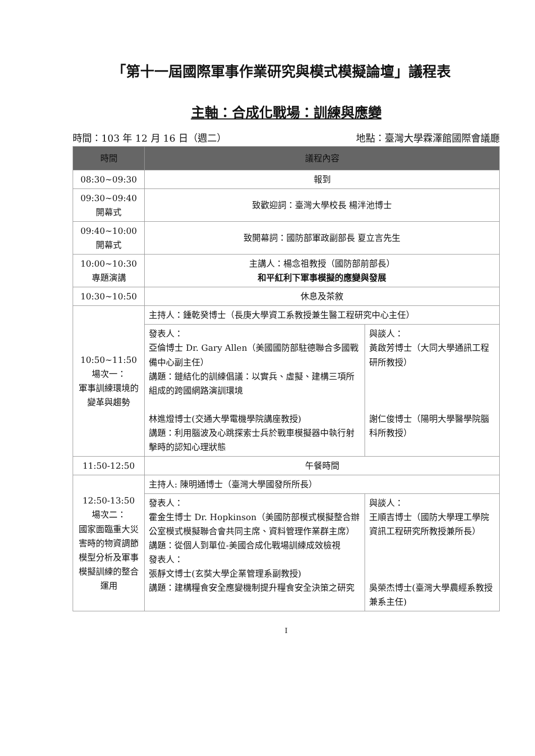「第十一屆國際軍事作業研究與模式模擬論壇」議程表
主軸：合成化戰場：訓練與應變
時間：103 年 12 月 16 日（週二） 地點：臺灣大學霖澤館國際會議廳
| 時間 | 議程內容 | |
| --- | --- | --- |
| 08:30~09:30 | 報到 | |
| 09:30~09:40 開幕式 | 致歡迎詞：臺灣大學校長 楊泮池博士 | |
| 09:40~10:00 開幕式 | 致開幕詞：國防部軍政副部長 夏立言先生 | |
| 10:00~10:30 專題演講 | 主講人：楊念祖教授（國防部前部長） 和平紅利下軍事模擬的應變與發展 | |
| 10:30~10:50 | 休息及茶敘 | |
| 10:50~11:50 場次一： 軍事訓練環境的變革與趨勢 | 主持人：鍾乾癸博士（長庚大學資工系教授兼生醫工程研究中心主任） | |
| | 發表人： 亞倫博士 Dr. Gary Allen（美國國防部駐德聯合多國戰備中心副主任） 講題：鏈結化的訓練倡議：以實兵、虛擬、建構三項所組成的跨國網路演訓環境 林進燈博士(交通大學電機學院講座教授) 講題：利用腦波及心跳探索士兵於戰車模擬器中執行射擊時的認知心理狀態 | 與談人： 黃啟芳博士（大同大學通訊工程研所教授） 謝仁俊博士（陽明大學醫學院腦科所教授） |
| 11:50-12:50 | 午餐時間 | |
| 12:50-13:50 場次二： 國家面臨重大災害時的物資調節模型分析及軍事模擬訓練的整合運用 | 主持人: 陳明通博士（臺灣大學國發所所長） | |
| | 發表人： 霍金生博士 Dr. Hopkinson（美國防部模式模擬整合辦公室模式模擬聯合會共同主席、資料管理作業群主席） 講題：從個人到單位-美國合成化戰場訓練成效檢視 發表人： 張靜文博士(玄奘大學企業管理系副教授) 講題：建構糧食安全應變機制提升糧食安全決策之研究 | 與談人： 王順吉博士（國防大學理工學院資訊工程研究所教授兼所長） 吳榮杰博士(臺灣大學農經系教授兼系主任) |
I